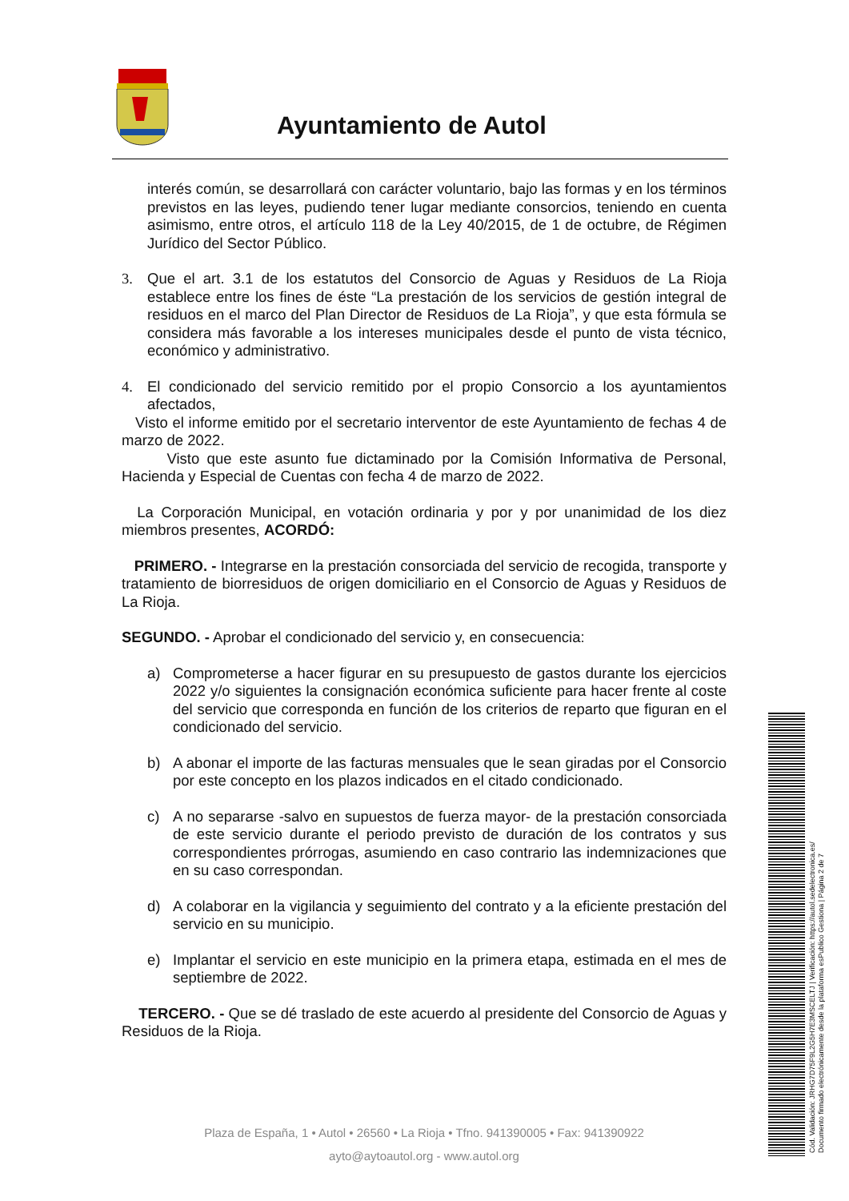Ayuntamiento de Autol
interés común, se desarrollará con carácter voluntario, bajo las formas y en los términos previstos en las leyes, pudiendo tener lugar mediante consorcios, teniendo en cuenta asimismo, entre otros, el artículo 118 de la Ley 40/2015, de 1 de octubre, de Régimen Jurídico del Sector Público.
3. Que el art. 3.1 de los estatutos del Consorcio de Aguas y Residuos de La Rioja establece entre los fines de éste “La prestación de los servicios de gestión integral de residuos en el marco del Plan Director de Residuos de La Rioja”, y que esta fórmula se considera más favorable a los intereses municipales desde el punto de vista técnico, económico y administrativo.
4. El condicionado del servicio remitido por el propio Consorcio a los ayuntamientos afectados,
Visto el informe emitido por el secretario interventor de este Ayuntamiento de fechas 4 de marzo de 2022.
Visto que este asunto fue dictaminado por la Comisión Informativa de Personal, Hacienda y Especial de Cuentas con fecha 4 de marzo de 2022.
La Corporación Municipal, en votación ordinaria y por y por unanimidad de los diez miembros presentes, ACORDÓ:
PRIMERO. - Integrarse en la prestación consorciada del servicio de recogida, transporte y tratamiento de biorresiduos de origen domiciliario en el Consorcio de Aguas y Residuos de La Rioja.
SEGUNDO. - Aprobar el condicionado del servicio y, en consecuencia:
a) Comprometerse a hacer figurar en su presupuesto de gastos durante los ejercicios 2022 y/o siguientes la consignación económica suficiente para hacer frente al coste del servicio que corresponda en función de los criterios de reparto que figuran en el condicionado del servicio.
b) A abonar el importe de las facturas mensuales que le sean giradas por el Consorcio por este concepto en los plazos indicados en el citado condicionado.
c) A no separarse -salvo en supuestos de fuerza mayor- de la prestación consorciada de este servicio durante el periodo previsto de duración de los contratos y sus correspondientes prórrogas, asumiendo en caso contrario las indemnizaciones que en su caso correspondan.
d) A colaborar en la vigilancia y seguimiento del contrato y a la eficiente prestación del servicio en su municipio.
e) Implantar el servicio en este municipio en la primera etapa, estimada en el mes de septiembre de 2022.
TERCERO. - Que se dé traslado de este acuerdo al presidente del Consorcio de Aguas y Residuos de la Rioja.
Plaza de España, 1 • Autol • 26560 • La Rioja • Tfno. 941390005 • Fax: 941390922
ayto@aytoautol.org - www.autol.org
Cód. Validación: JRHG7D75F9L2G5H7E3MSCELTJ | Verificación: https://autol.sedelectronica.es/
Documento firmado electrónicamente desde la plataforma esPublico Gestiona | Página 2 de 7